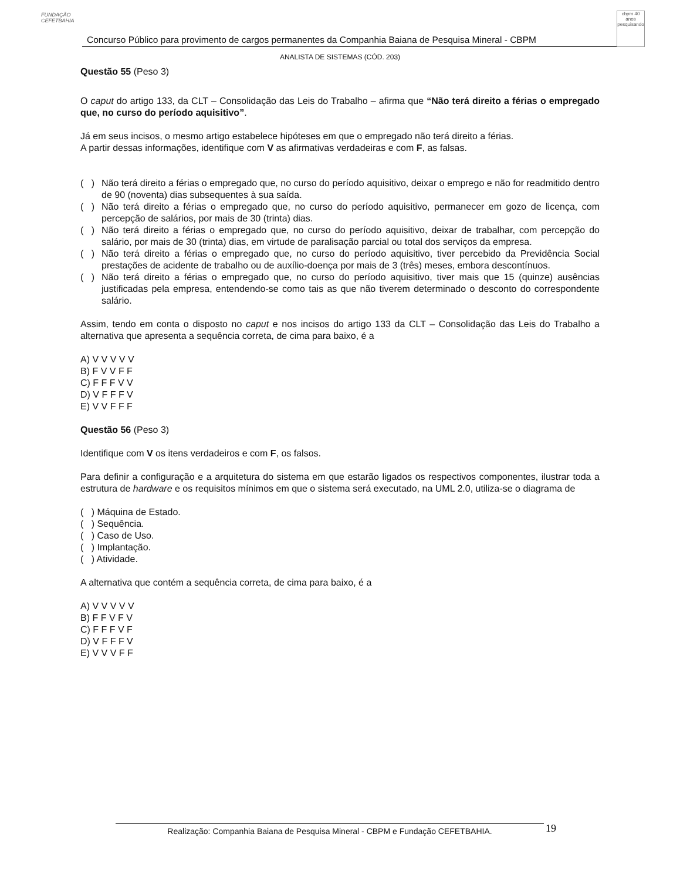FUNDAÇÃO CEFETBAHIA
Concurso Público para provimento de cargos permanentes da Companhia Baiana de Pesquisa Mineral - CBPM
cbpm 40 anos pesquisando
ANALISTA DE SISTEMAS (CÓD. 203)
Questão 55 (Peso 3)
O caput do artigo 133, da CLT – Consolidação das Leis do Trabalho – afirma que “Não terá direito a férias o empregado que, no curso do período aquisitivo”.
Já em seus incisos, o mesmo artigo estabelece hipóteses em que o empregado não terá direito a férias.
A partir dessas informações, identifique com V as afirmativas verdadeiras e com F, as falsas.
( ) Não terá direito a férias o empregado que, no curso do período aquisitivo, deixar o emprego e não for readmitido dentro de 90 (noventa) dias subsequentes à sua saída.
( ) Não terá direito a férias o empregado que, no curso do período aquisitivo, permanecer em gozo de licença, com percepção de salários, por mais de 30 (trinta) dias.
( ) Não terá direito a férias o empregado que, no curso do período aquisitivo, deixar de trabalhar, com percepção do salário, por mais de 30 (trinta) dias, em virtude de paralisação parcial ou total dos serviços da empresa.
( ) Não terá direito a férias o empregado que, no curso do período aquisitivo, tiver percebido da Previdência Social prestações de acidente de trabalho ou de auxílio-doença por mais de 3 (três) meses, embora descontínuos.
( ) Não terá direito a férias o empregado que, no curso do período aquisitivo, tiver mais que 15 (quinze) ausências justificadas pela empresa, entendendo-se como tais as que não tiverem determinado o desconto do correspondente salário.
Assim, tendo em conta o disposto no caput e nos incisos do artigo 133 da CLT – Consolidação das Leis do Trabalho a alternativa que apresenta a sequência correta, de cima para baixo, é a
A) V V V V V
B) F V V F F
C) F F F V V
D) V F F F V
E) V V F F F
Questão 56 (Peso 3)
Identifique com V os itens verdadeiros e com F, os falsos.
Para definir a configuração e a arquitetura do sistema em que estarão ligados os respectivos componentes, ilustrar toda a estrutura de hardware e os requisitos mínimos em que o sistema será executado, na UML 2.0, utiliza-se o diagrama de
( ) Máquina de Estado.
( ) Sequência.
( ) Caso de Uso.
( ) Implantação.
( ) Atividade.
A alternativa que contém a sequência correta, de cima para baixo, é a
A) V V V V V
B) F F V F V
C) F F F V F
D) V F F F V
E) V V V F F
Realização: Companhia Baiana de Pesquisa Mineral - CBPM e Fundação CEFETBAHIA. 19